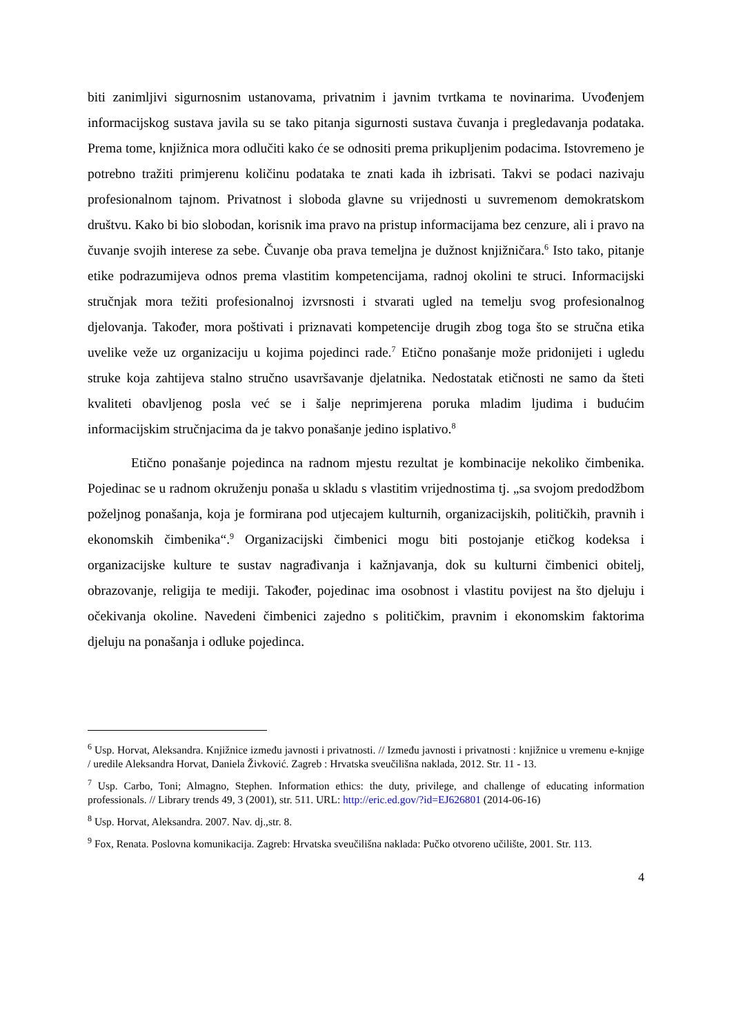biti zanimljivi sigurnosnim ustanovama, privatnim i javnim tvrtkama te novinarima. Uvođenjem informacijskog sustava javila su se tako pitanja sigurnosti sustava čuvanja i pregledavanja podataka. Prema tome, knjižnica mora odlučiti kako će se odnositi prema prikupljenim podacima. Istovremeno je potrebno tražiti primjerenu količinu podataka te znati kada ih izbrisati. Takvi se podaci nazivaju profesionalnom tajnom. Privatnost i sloboda glavne su vrijednosti u suvremenom demokratskom društvu. Kako bi bio slobodan, korisnik ima pravo na pristup informacijama bez cenzure, ali i pravo na čuvanje svojih interese za sebe. Čuvanje oba prava temeljna je dužnost knjižničara.<sup>6</sup> Isto tako, pitanje etike podrazumijeva odnos prema vlastitim kompetencijama, radnoj okolini te struci. Informacijski stručnjak mora težiti profesionalnoj izvrsnosti i stvarati ugled na temelju svog profesionalnog djelovanja. Također, mora poštivati i priznavati kompetencije drugih zbog toga što se stručna etika uvelike veže uz organizaciju u kojima pojedinci rade.<sup>7</sup> Etično ponašanje može pridonijeti i ugledu struke koja zahtijeva stalno stručno usavršavanje djelatnika. Nedostatak etičnosti ne samo da šteti kvaliteti obavljenog posla već se i šalje neprimjerena poruka mladim ljudima i budućim informacijskim stručnjacima da je takvo ponašanje jedino isplativo.<sup>8</sup>
Etično ponašanje pojedinca na radnom mjestu rezultat je kombinacije nekoliko čimbenika. Pojedinac se u radnom okruženju ponaša u skladu s vlastitim vrijednostima tj. „sa svojom predodžbom poželjnog ponašanja, koja je formirana pod utjecajem kulturnih, organizacijskih, političkih, pravnih i ekonomskih čimbenika“.<sup>9</sup> Organizacijski čimbenici mogu biti postojanje etičkog kodeksa i organizacijske kulture te sustav nagrađivanja i kažnjavanja, dok su kulturni čimbenici obitelj, obrazovanje, religija te mediji. Također, pojedinac ima osobnost i vlastitu povijest na što djeluju i očekivanja okoline. Navedeni čimbenici zajedno s političkim, pravnim i ekonomskim faktorima djeluju na ponašanja i odluke pojedinca.
<sup>6</sup> Usp. Horvat, Aleksandra. Knjižnice između javnosti i privatnosti. // Između javnosti i privatnosti : knjižnice u vremenu e-knjige / uredile Aleksandra Horvat, Daniela Živković. Zagreb : Hrvatska sveučilišna naklada, 2012. Str. 11 - 13.
<sup>7</sup> Usp. Carbo, Toni; Almagno, Stephen. Information ethics: the duty, privilege, and challenge of educating information professionals. // Library trends 49, 3 (2001), str. 511. URL: http://eric.ed.gov/?id=EJ626801 (2014-06-16)
<sup>8</sup> Usp. Horvat, Aleksandra. 2007. Nav. dj.,str. 8.
<sup>9</sup> Fox, Renata. Poslovna komunikacija. Zagreb: Hrvatska sveučilišna naklada: Pučko otvoreno učilište, 2001. Str. 113.
4